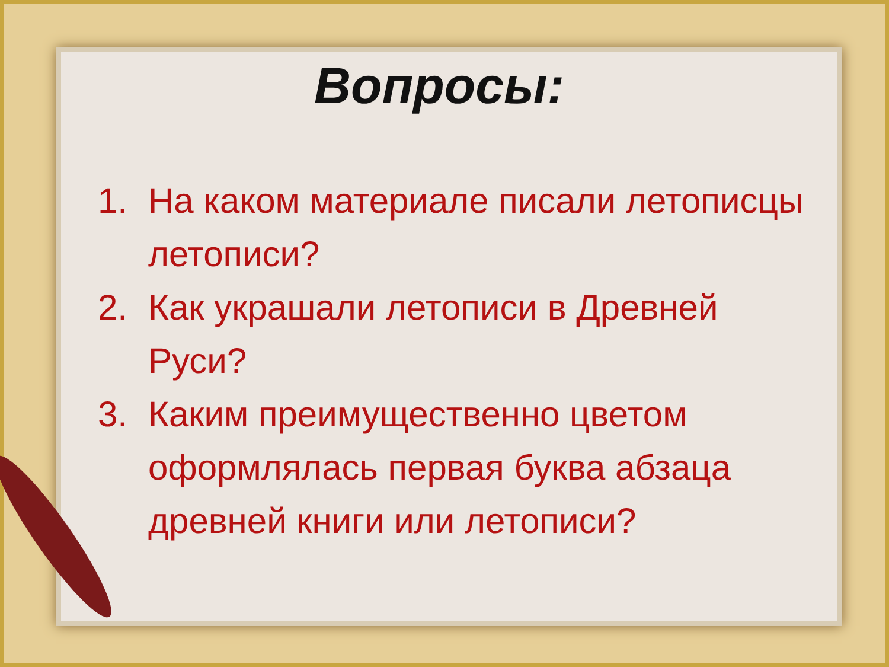Вопросы:
1. На каком материале писали летописцы летописи?
2. Как украшали летописи в Древней Руси?
3. Каким преимущественно цветом оформлялась первая буква абзаца древней книги или летописи?